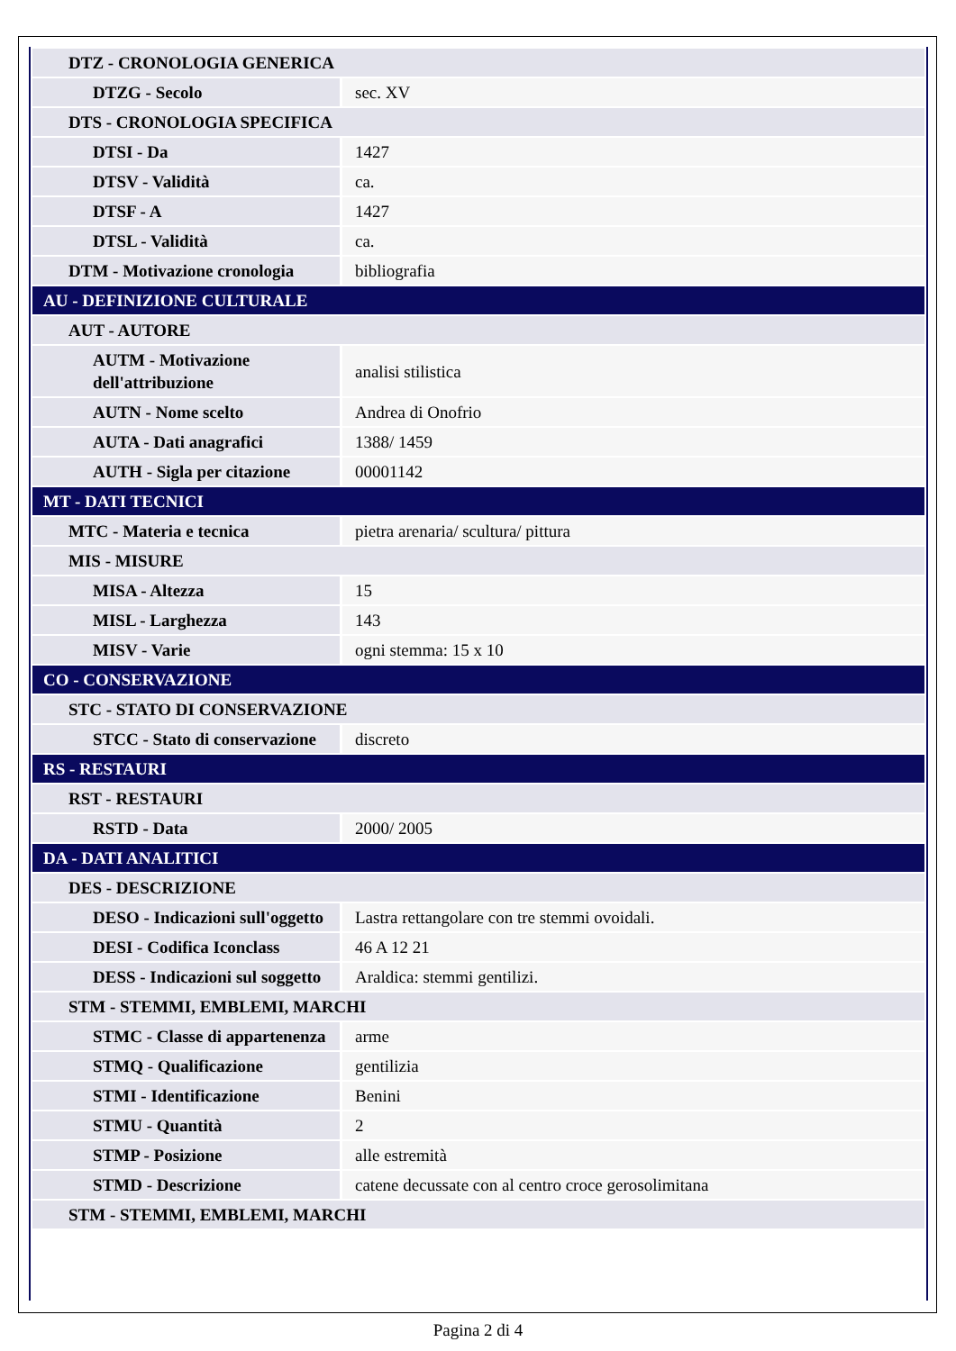| DTZ - CRONOLOGIA GENERICA | |
| DTZG - Secolo | sec. XV |
| DTS - CRONOLOGIA SPECIFICA | |
| DTSI - Da | 1427 |
| DTSV - Validità | ca. |
| DTSF - A | 1427 |
| DTSL - Validità | ca. |
| DTM - Motivazione cronologia | bibliografia |
| AU - DEFINIZIONE CULTURALE | |
| AUT - AUTORE | |
| AUTM - Motivazione dell'attribuzione | analisi stilistica |
| AUTN - Nome scelto | Andrea di Onofrio |
| AUTA - Dati anagrafici | 1388/ 1459 |
| AUTH - Sigla per citazione | 00001142 |
| MT - DATI TECNICI | |
| MTC - Materia e tecnica | pietra arenaria/ scultura/ pittura |
| MIS - MISURE | |
| MISA - Altezza | 15 |
| MISL - Larghezza | 143 |
| MISV - Varie | ogni stemma: 15 x 10 |
| CO - CONSERVAZIONE | |
| STC - STATO DI CONSERVAZIONE | |
| STCC - Stato di conservazione | discreto |
| RS - RESTAURI | |
| RST - RESTAURI | |
| RSTD - Data | 2000/ 2005 |
| DA - DATI ANALITICI | |
| DES - DESCRIZIONE | |
| DESO - Indicazioni sull'oggetto | Lastra rettangolare con tre stemmi ovoidali. |
| DESI - Codifica Iconclass | 46 A 12 21 |
| DESS - Indicazioni sul soggetto | Araldica: stemmi gentilizi. |
| STM - STEMMI, EMBLEMI, MARCHI | |
| STMC - Classe di appartenenza | arme |
| STMQ - Qualificazione | gentilizia |
| STMI - Identificazione | Benini |
| STMU - Quantità | 2 |
| STMP - Posizione | alle estremità |
| STMD - Descrizione | catene decussate con al centro croce gerosolimitana |
| STM - STEMMI, EMBLEMI, MARCHI | |
Pagina 2 di 4